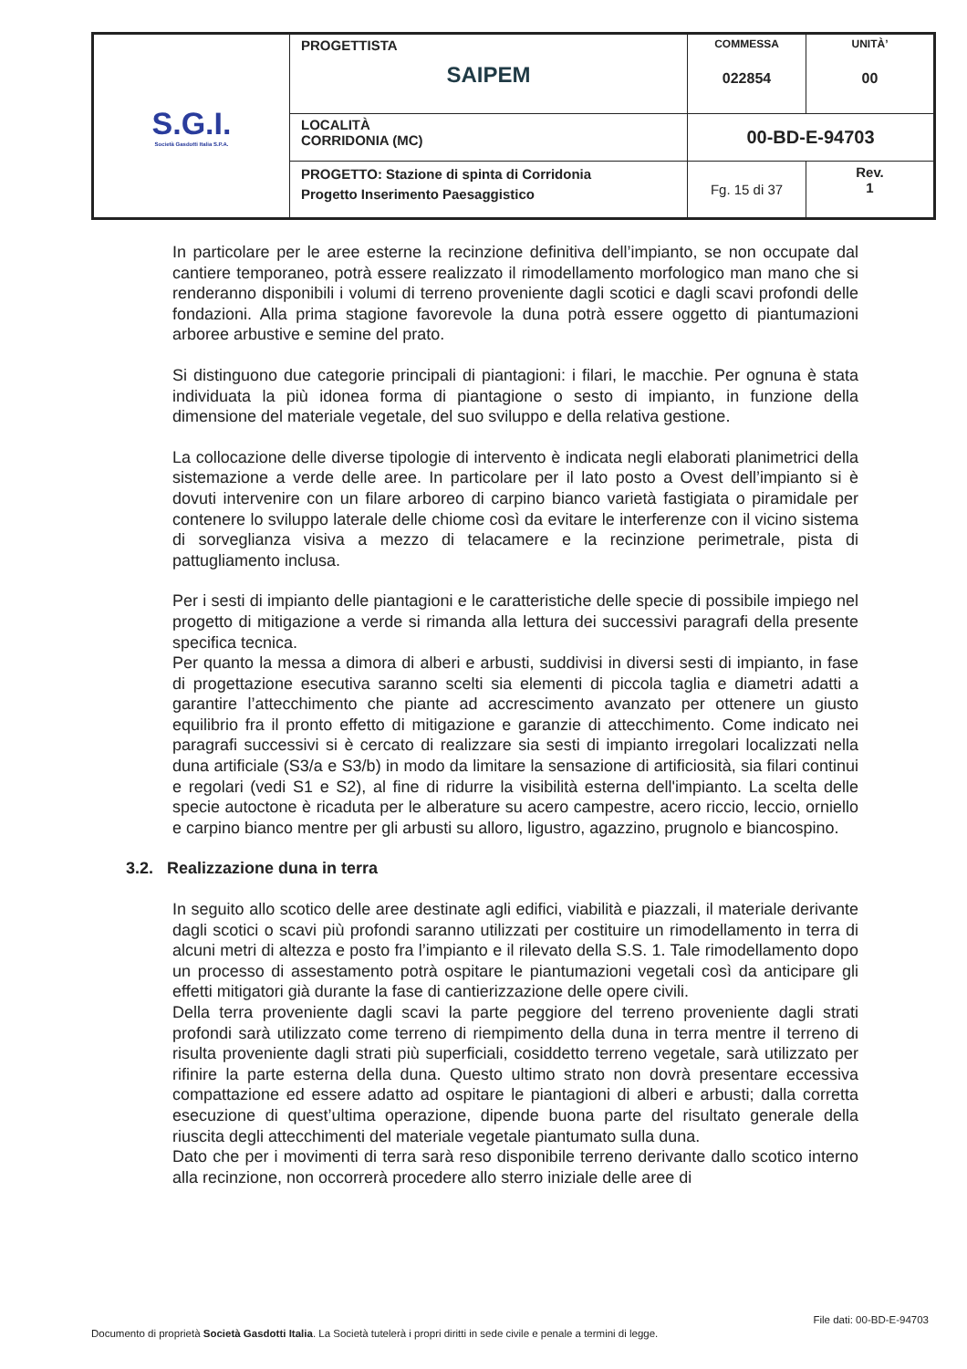| S.G.I. Società Gasdotti Italia S.P.A. | PROGETTISTA SAIPEM | COMMESSA 022854 | UNITÀ’ 00 |
| | LOCALITÀ CORRIDONIA (MC) | 00-BD-E-94703 | |
| | PROGETTO: Stazione di spinta di Corridonia Progetto Inserimento Paesaggistico | Fg. 15 di 37 | Rev. 1 |
In particolare per le aree esterne la recinzione definitiva dell’impianto, se non occupate dal cantiere temporaneo, potrà essere realizzato il rimodellamento morfologico man mano che si renderanno disponibili i volumi di terreno proveniente dagli scotici e dagli scavi profondi delle fondazioni. Alla prima stagione favorevole la duna potrà essere oggetto di piantumazioni arboree arbustive e semine del prato.
Si distinguono due categorie principali di piantagioni: i filari, le macchie. Per ognuna è stata individuata la più idonea forma di piantagione o sesto di impianto, in funzione della dimensione del materiale vegetale, del suo sviluppo e della relativa gestione.
La collocazione delle diverse tipologie di intervento è indicata negli elaborati planimetrici della sistemazione a verde delle aree. In particolare per il lato posto a Ovest dell’impianto si è dovuti intervenire con un filare arboreo di carpino bianco varietà fastigiata o piramidale per contenere lo sviluppo laterale delle chiome così da evitare le interferenze con il vicino sistema di sorveglianza visiva a mezzo di telacamere e la recinzione perimetrale, pista di pattugliamento inclusa.
Per i sesti di impianto delle piantagioni e le caratteristiche delle specie di possibile impiego nel progetto di mitigazione a verde si rimanda alla lettura dei successivi paragrafi della presente specifica tecnica.
Per quanto la messa a dimora di alberi e arbusti, suddivisi in diversi sesti di impianto, in fase di progettazione esecutiva saranno scelti sia elementi di piccola taglia e diametri adatti a garantire l’attecchimento che piante ad accrescimento avanzato per ottenere un giusto equilibrio fra il pronto effetto di mitigazione e garanzie di attecchimento. Come indicato nei paragrafi successivi si è cercato di realizzare sia sesti di impianto irregolari localizzati nella duna artificiale (S3/a e S3/b) in modo da limitare la sensazione di artificiosità, sia filari continui e regolari (vedi S1 e S2), al fine di ridurre la visibilità esterna dell'impianto. La scelta delle specie autoctone è ricaduta per le alberature su acero campestre, acero riccio, leccio, orniello e carpino bianco mentre per gli arbusti su alloro, ligustro, agazzino, prugnolo e biancospino.
3.2. Realizzazione duna in terra
In seguito allo scotico delle aree destinate agli edifici, viabilità e piazzali, il materiale derivante dagli scotici o scavi più profondi saranno utilizzati per costituire un rimodellamento in terra di alcuni metri di altezza e posto fra l’impianto e il rilevato della S.S. 1. Tale rimodellamento dopo un processo di assestamento potrà ospitare le piantumazioni vegetali così da anticipare gli effetti mitigatori già durante la fase di cantierizzazione delle opere civili.
Della terra proveniente dagli scavi la parte peggiore del terreno proveniente dagli strati profondi sarà utilizzato come terreno di riempimento della duna in terra mentre il terreno di risulta proveniente dagli strati più superficiali, cosiddetto terreno vegetale, sarà utilizzato per rifinire la parte esterna della duna. Questo ultimo strato non dovrà presentare eccessiva compattazione ed essere adatto ad ospitare le piantagioni di alberi e arbusti; dalla corretta esecuzione di quest’ultima operazione, dipende buona parte del risultato generale della riuscita degli attecchimenti del materiale vegetale piantumato sulla duna.
Dato che per i movimenti di terra sarà reso disponibile terreno derivante dallo scotico interno alla recinzione, non occorrerà procedere allo sterro iniziale delle aree di
File dati: 00-BD-E-94703
Documento di proprietà Società Gasdotti Italia. La Società tutelerà i propri diritti in sede civile e penale a termini di legge.